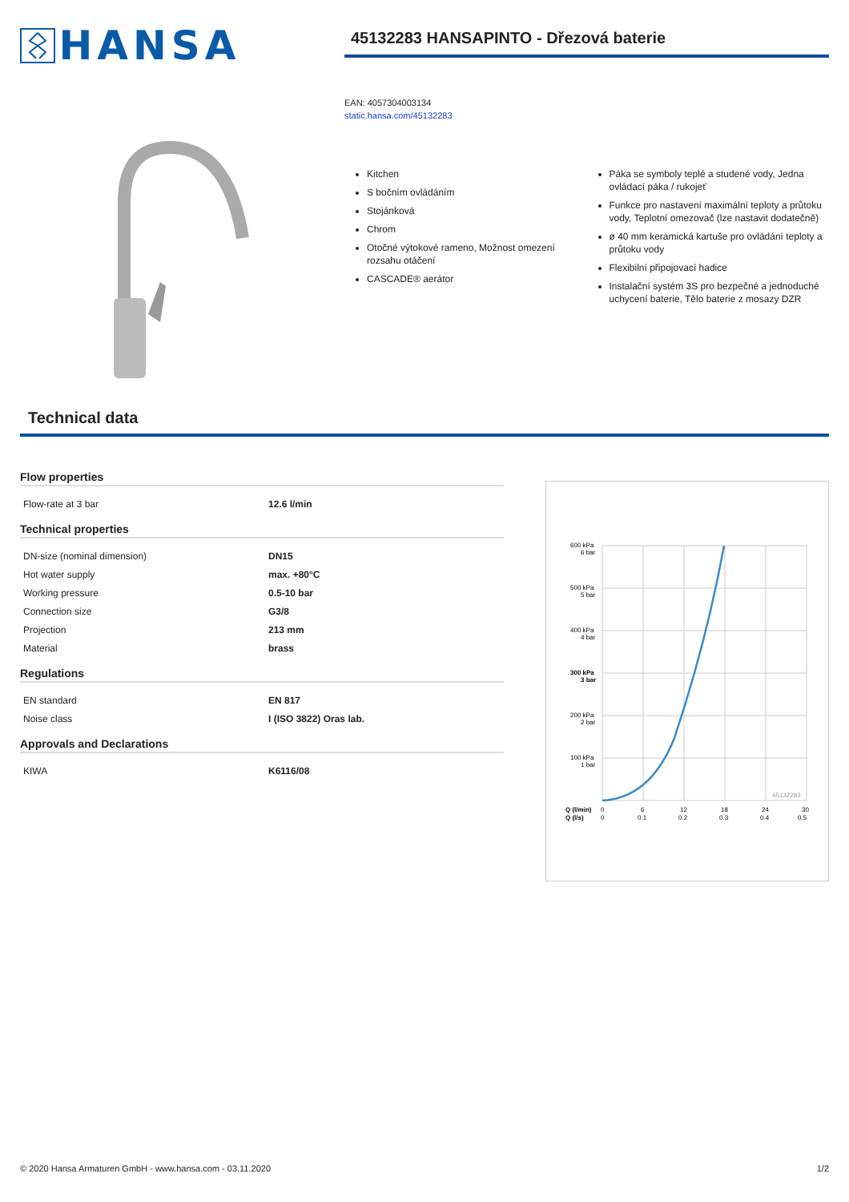HANSA
45132283 HANSAPINTO - Dřezová baterie
EAN: 4057304003134
static.hansa.com/45132283
Kitchen
S bočním ovládáním
Stojánková
Chrom
Otočné výtokové rameno, Možnost omezení rozsahu otáčení
CASCADE® aerátor
Páka se symboly teplé a studené vody, Jedna ovládací páka / rukojeť
Funkce pro nastavení maximální teploty a průtoku vody, Teplotní omezovač (lze nastavit dodatečně)
ø 40 mm keramická kartuše pro ovládání teploty a průtoku vody
Flexibilní připojovací hadice
Instalační systém 3S pro bezpečné a jednoduché uchycení baterie, Tělo baterie z mosazy DZR
Technical data
Flow properties
| Flow-rate at 3 bar | 12.6 l/min |
Technical properties
| DN-size (nominal dimension) | DN15 |
| Hot water supply | max. +80°C |
| Working pressure | 0.5-10 bar |
| Connection size | G3/8 |
| Projection | 213 mm |
| Material | brass |
Regulations
| EN standard | EN 817 |
| Noise class | I (ISO 3822) Oras lab. |
Approvals and Declarations
| KIWA | K6116/08 |
600 kPa
6 bar
500 kPa
5 bar
400 kPa
4 bar
300 kPa
3 bar
200 kPa
2 bar
100 kPa
1 bar
45132283
Q (l/min)
0
6
12
18
24
30
Q (l/s)
0
0.1
0.2
0.3
0.4
0.5
© 2020 Hansa Armaturen GmbH - www.hansa.com - 03.11.2020 1/2